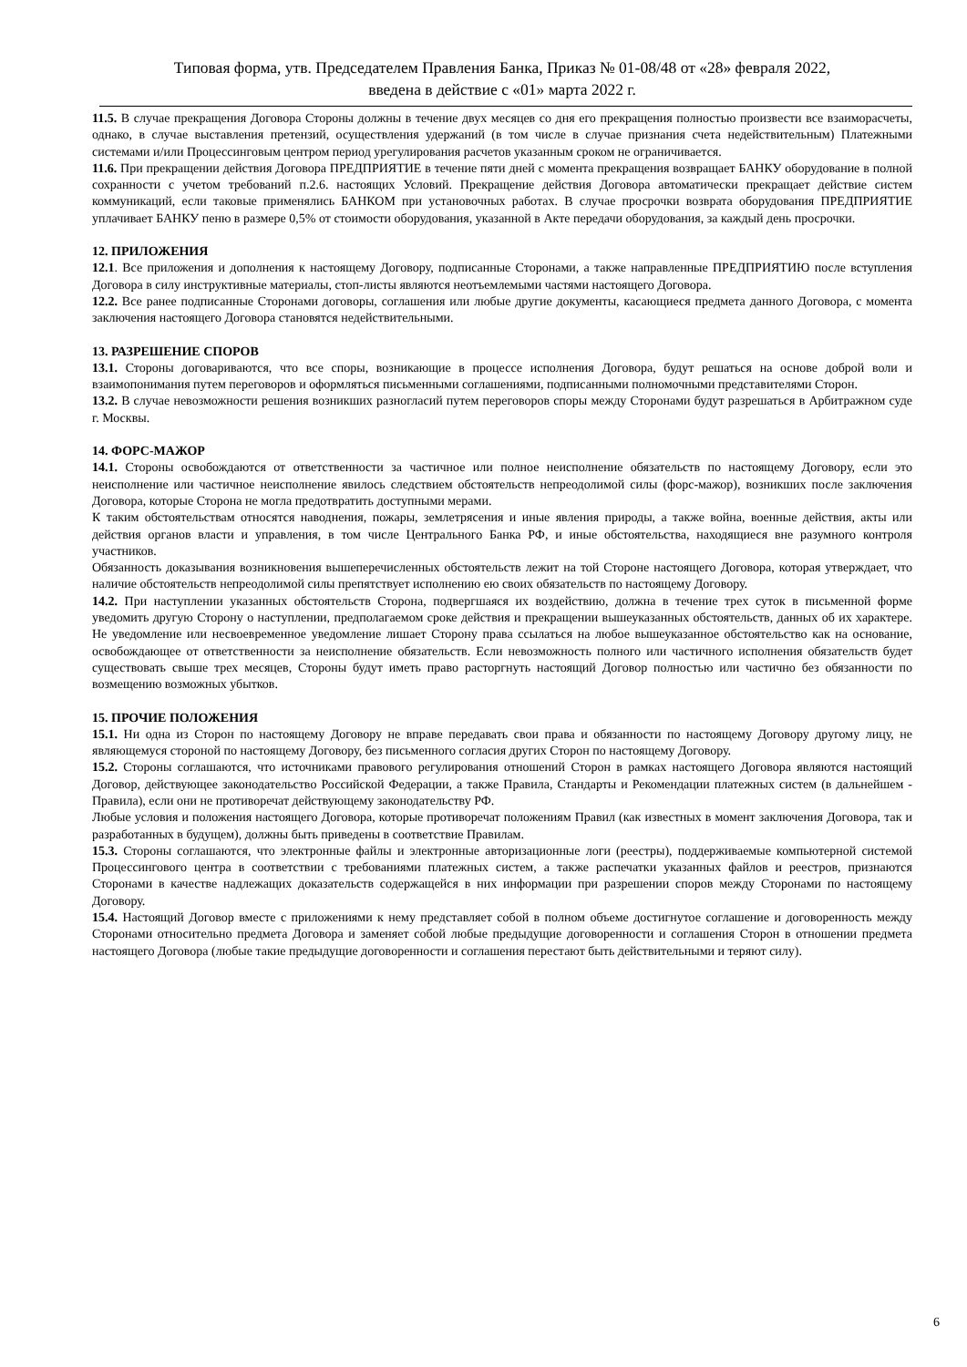Типовая форма, утв. Председателем Правления Банка, Приказ № 01-08/48 от «28» февраля 2022,
введена в действие с «01» марта 2022 г.
11.5. В случае прекращения Договора Стороны должны в течение двух месяцев со дня его прекращения полностью произвести все взаиморасчеты, однако, в случае выставления претензий, осуществления удержаний (в том числе в случае признания счета недействительным) Платежными системами и/или Процессинговым центром период урегулирования расчетов указанным сроком не ограничивается.
11.6. При прекращении действия Договора ПРЕДПРИЯТИЕ в течение пяти дней с момента прекращения возвращает БАНКУ оборудование в полной сохранности с учетом требований п.2.6. настоящих Условий. Прекращение действия Договора автоматически прекращает действие систем коммуникаций, если таковые применялись БАНКОМ при установочных работах. В случае просрочки возврата оборудования ПРЕДПРИЯТИЕ уплачивает БАНКУ пеню в размере 0,5% от стоимости оборудования, указанной в Акте передачи оборудования, за каждый день просрочки.
12. ПРИЛОЖЕНИЯ
12.1. Все приложения и дополнения к настоящему Договору, подписанные Сторонами, а также направленные ПРЕДПРИЯТИЮ после вступления Договора в силу инструктивные материалы, стоп-листы являются неотъемлемыми частями настоящего Договора.
12.2. Все ранее подписанные Сторонами договоры, соглашения или любые другие документы, касающиеся предмета данного Договора, с момента заключения настоящего Договора становятся недействительными.
13. РАЗРЕШЕНИЕ СПОРОВ
13.1. Стороны договариваются, что все споры, возникающие в процессе исполнения Договора, будут решаться на основе доброй воли и взаимопонимания путем переговоров и оформляться письменными соглашениями, подписанными полномочными представителями Сторон.
13.2. В случае невозможности решения возникших разногласий путем переговоров споры между Сторонами будут разрешаться в Арбитражном суде г. Москвы.
14. ФОРС-МАЖОР
14.1. Стороны освобождаются от ответственности за частичное или полное неисполнение обязательств по настоящему Договору, если это неисполнение или частичное неисполнение явилось следствием обстоятельств непреодолимой силы (форс-мажор), возникших после заключения Договора, которые Сторона не могла предотвратить доступными мерами.
К таким обстоятельствам относятся наводнения, пожары, землетрясения и иные явления природы, а также война, военные действия, акты или действия органов власти и управления, в том числе Центрального Банка РФ, и иные обстоятельства, находящиеся вне разумного контроля участников.
Обязанность доказывания возникновения вышеперечисленных обстоятельств лежит на той Стороне настоящего Договора, которая утверждает, что наличие обстоятельств непреодолимой силы препятствует исполнению ею своих обязательств по настоящему Договору.
14.2. При наступлении указанных обстоятельств Сторона, подвергшаяся их воздействию, должна в течение трех суток в письменной форме уведомить другую Сторону о наступлении, предполагаемом сроке действия и прекращении вышеуказанных обстоятельств, данных об их характере. Не уведомление или несвоевременное уведомление лишает Сторону права ссылаться на любое вышеуказанное обстоятельство как на основание, освобождающее от ответственности за неисполнение обязательств. Если невозможность полного или частичного исполнения обязательств будет существовать свыше трех месяцев, Стороны будут иметь право расторгнуть настоящий Договор полностью или частично без обязанности по возмещению возможных убытков.
15. ПРОЧИЕ ПОЛОЖЕНИЯ
15.1. Ни одна из Сторон по настоящему Договору не вправе передавать свои права и обязанности по настоящему Договору другому лицу, не являющемуся стороной по настоящему Договору, без письменного согласия других Сторон по настоящему Договору.
15.2. Стороны соглашаются, что источниками правового регулирования отношений Сторон в рамках настоящего Договора являются настоящий Договор, действующее законодательство Российской Федерации, а также Правила, Стандарты и Рекомендации платежных систем (в дальнейшем - Правила), если они не противоречат действующему законодательству РФ.
Любые условия и положения настоящего Договора, которые противоречат положениям Правил (как известных в момент заключения Договора, так и разработанных в будущем), должны быть приведены в соответствие Правилам.
15.3. Стороны соглашаются, что электронные файлы и электронные авторизационные логи (реестры), поддерживаемые компьютерной системой Процессингового центра в соответствии с требованиями платежных систем, а также распечатки указанных файлов и реестров, признаются Сторонами в качестве надлежащих доказательств содержащейся в них информации при разрешении споров между Сторонами по настоящему Договору.
15.4. Настоящий Договор вместе с приложениями к нему представляет собой в полном объеме достигнутое соглашение и договоренность между Сторонами относительно предмета Договора и заменяет собой любые предыдущие договоренности и соглашения Сторон в отношении предмета настоящего Договора (любые такие предыдущие договоренности и соглашения перестают быть действительными и теряют силу).
6